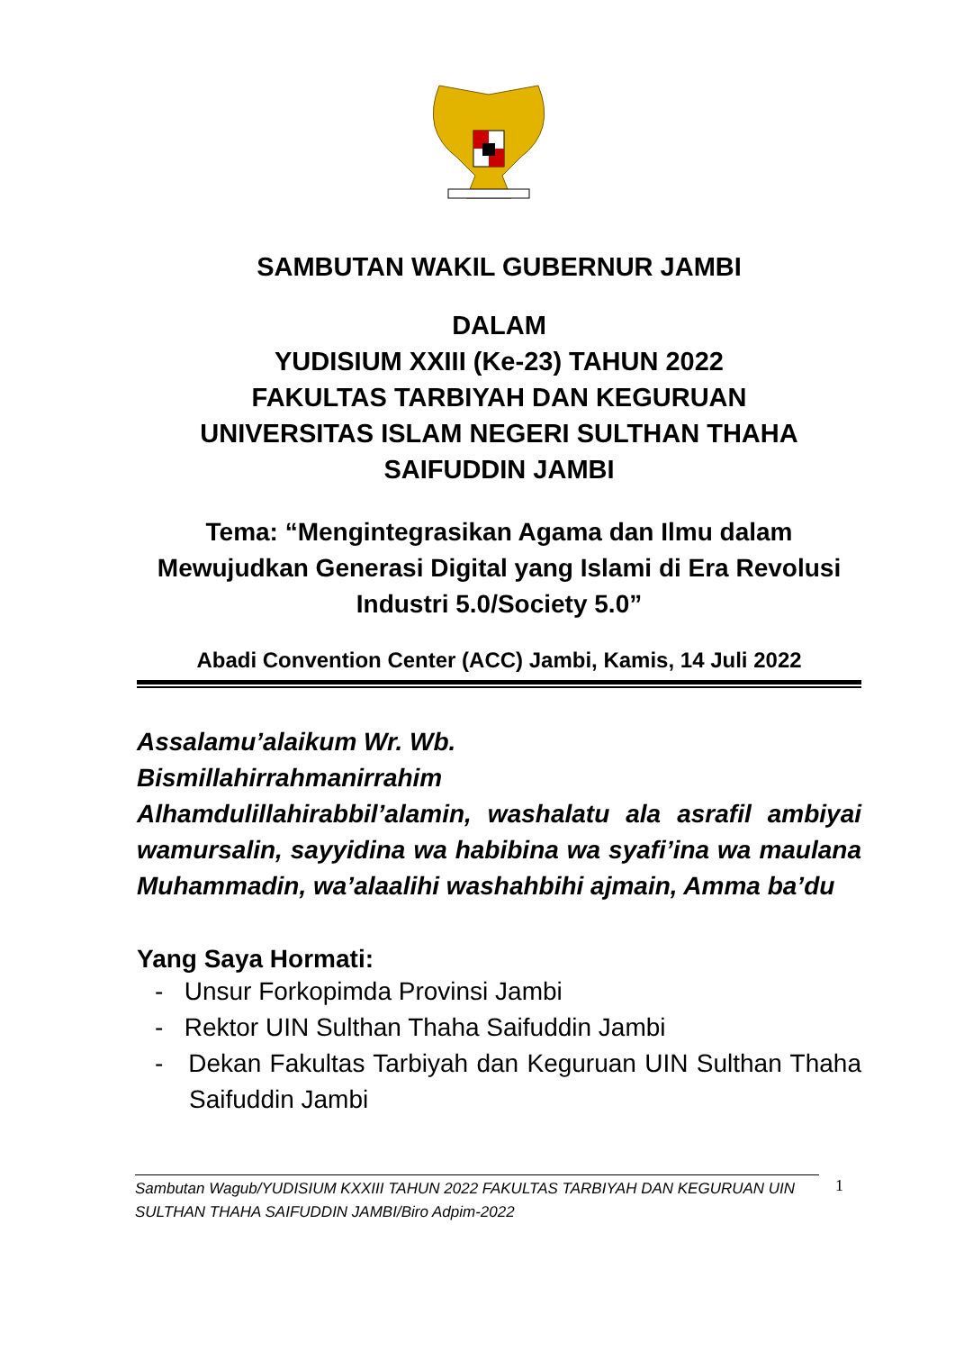SAMBUTAN WAKIL GUBERNUR JAMBI
DALAM
YUDISIUM XXIII (Ke-23) TAHUN 2022
FAKULTAS TARBIYAH DAN KEGURUAN
UNIVERSITAS ISLAM NEGERI SULTHAN THAHA SAIFUDDIN JAMBI
Tema: “Mengintegrasikan Agama dan Ilmu dalam Mewujudkan Generasi Digital yang Islami di Era Revolusi Industri 5.0/Society 5.0”
Abadi Convention Center (ACC) Jambi, Kamis, 14 Juli 2022
Assalamu’alaikum Wr. Wb.
Bismillahirrahmanirrahim
Alhamdulillahirabbil’alamin, washalatu ala asrafil ambiyai wamursalin, sayyidina wa habibina wa syafi’ina wa maulana Muhammadin, wa’alaalihi washahbihi ajmain, Amma ba’du
Yang Saya Hormati:
- Unsur Forkopimda Provinsi Jambi
- Rektor UIN Sulthan Thaha Saifuddin Jambi
- Dekan Fakultas Tarbiyah dan Keguruan UIN Sulthan Thaha Saifuddin Jambi
Sambutan Wagub/YUDISIUM KXXIII TAHUN 2022 FAKULTAS TARBIYAH DAN KEGURUAN UIN SULTHAN THAHA SAIFUDDIN JAMBI/Biro Adpim-2022
1